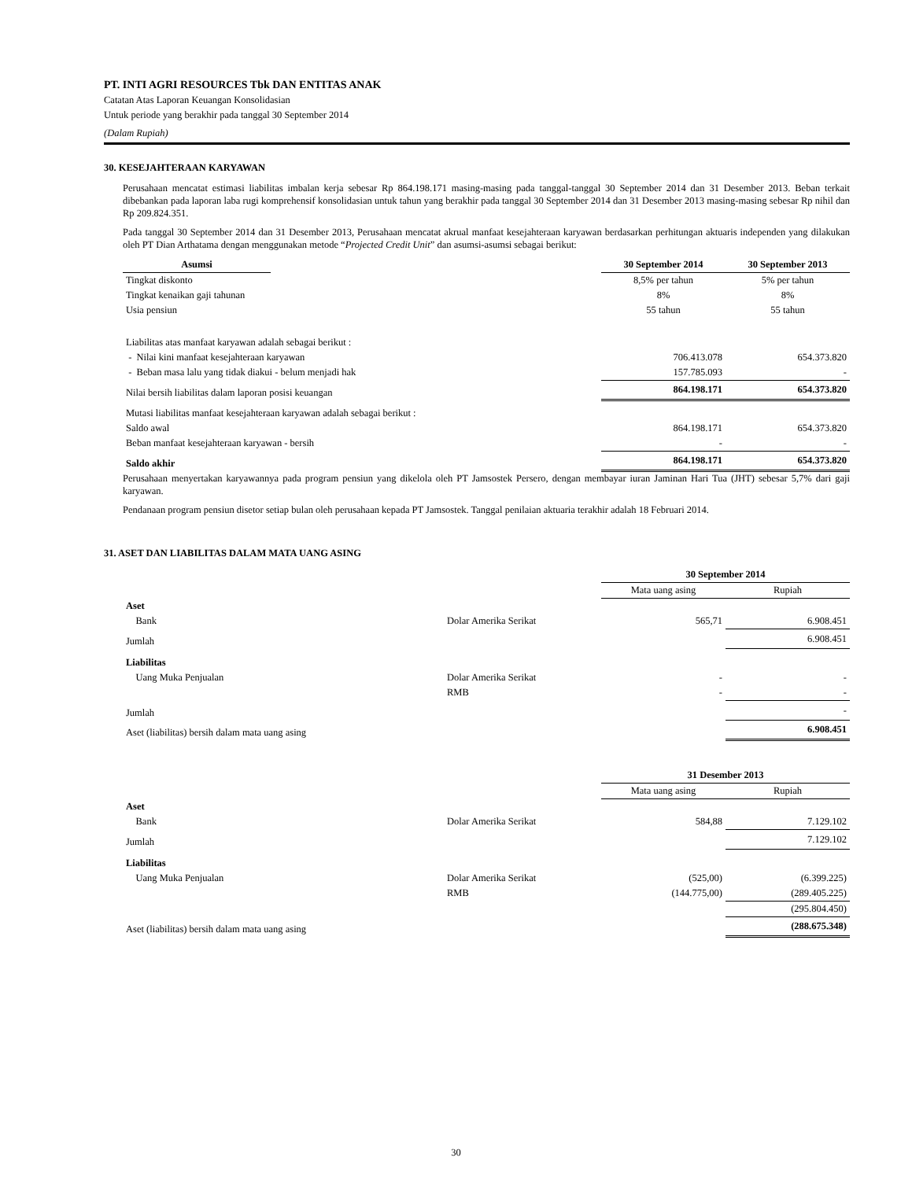PT. INTI AGRI RESOURCES Tbk DAN ENTITAS ANAK
Catatan Atas Laporan Keuangan Konsolidasian
Untuk periode yang berakhir pada tanggal 30 September 2014
(Dalam Rupiah)
30. KESEJAHTERAAN KARYAWAN
Perusahaan mencatat estimasi liabilitas imbalan kerja sebesar Rp 864.198.171 masing-masing pada tanggal-tanggal 30 September 2014 dan 31 Desember 2013. Beban terkait dibebankan pada laporan laba rugi komprehensif konsolidasian untuk tahun yang berakhir pada tanggal 30 September 2014 dan 31 Desember 2013 masing-masing sebesar Rp nihil dan Rp 209.824.351.
Pada tanggal 30 September 2014 dan 31 Desember 2013, Perusahaan mencatat akrual manfaat kesejahteraan karyawan berdasarkan perhitungan aktuaris independen yang dilakukan oleh PT Dian Arthatama dengan menggunakan metode “Projected Credit Unit” dan asumsi-asumsi sebagai berikut:
| Asumsi | | 30 September 2014 | 30 September 2013 |
| --- | --- | --- | --- |
| Tingkat diskonto | | 8,5% per tahun | 5% per tahun |
| Tingkat kenaikan gaji tahunan | | 8% | 8% |
| Usia pensiun | | 55 tahun | 55 tahun |
| Liabilitas atas manfaat karyawan adalah sebagai berikut : | | | |
| - Nilai kini manfaat kesejahteraan karyawan | | 706.413.078 | 654.373.820 |
| - Beban masa lalu yang tidak diakui - belum menjadi hak | | 157.785.093 | - |
| Nilai bersih liabilitas dalam laporan posisi keuangan | | 864.198.171 | 654.373.820 |
| Mutasi liabilitas manfaat kesejahteraan karyawan adalah sebagai berikut : | | | |
| Saldo awal | | 864.198.171 | 654.373.820 |
| Beban manfaat kesejahteraan karyawan - bersih | | - | - |
| Saldo akhir | | 864.198.171 | 654.373.820 |
Perusahaan menyertakan karyawannya pada program pensiun yang dikelola oleh PT Jamsostek Persero, dengan membayar iuran Jaminan Hari Tua (JHT) sebesar 5,7% dari gaji karyawan.
Pendanaan program pensiun disetor setiap bulan oleh perusahaan kepada PT Jamsostek. Tanggal penilaian aktuaria terakhir adalah 18 Februari 2014.
31. ASET DAN LIABILITAS DALAM MATA UANG ASING
| | | 30 September 2014 | |
| | | Mata uang asing | Rupiah |
| Aset | | | |
| Bank | Dolar Amerika Serikat | 565,71 | 6.908.451 |
| Jumlah | | | 6.908.451 |
| Liabilitas | | | |
| Uang Muka Penjualan | Dolar Amerika Serikat | - | - |
| | RMB | - | - |
| Jumlah | | | - |
| Aset (liabilitas) bersih dalam mata uang asing | | | 6.908.451 |
| | | 31 Desember 2013 | |
| | | Mata uang asing | Rupiah |
| Aset | | | |
| Bank | Dolar Amerika Serikat | 584,88 | 7.129.102 |
| Jumlah | | | 7.129.102 |
| Liabilitas | | | |
| Uang Muka Penjualan | Dolar Amerika Serikat | (525,00) | (6.399.225) |
| | RMB | (144.775,00) | (289.405.225) |
| | | | (295.804.450) |
| Aset (liabilitas) bersih dalam mata uang asing | | | (288.675.348) |
30